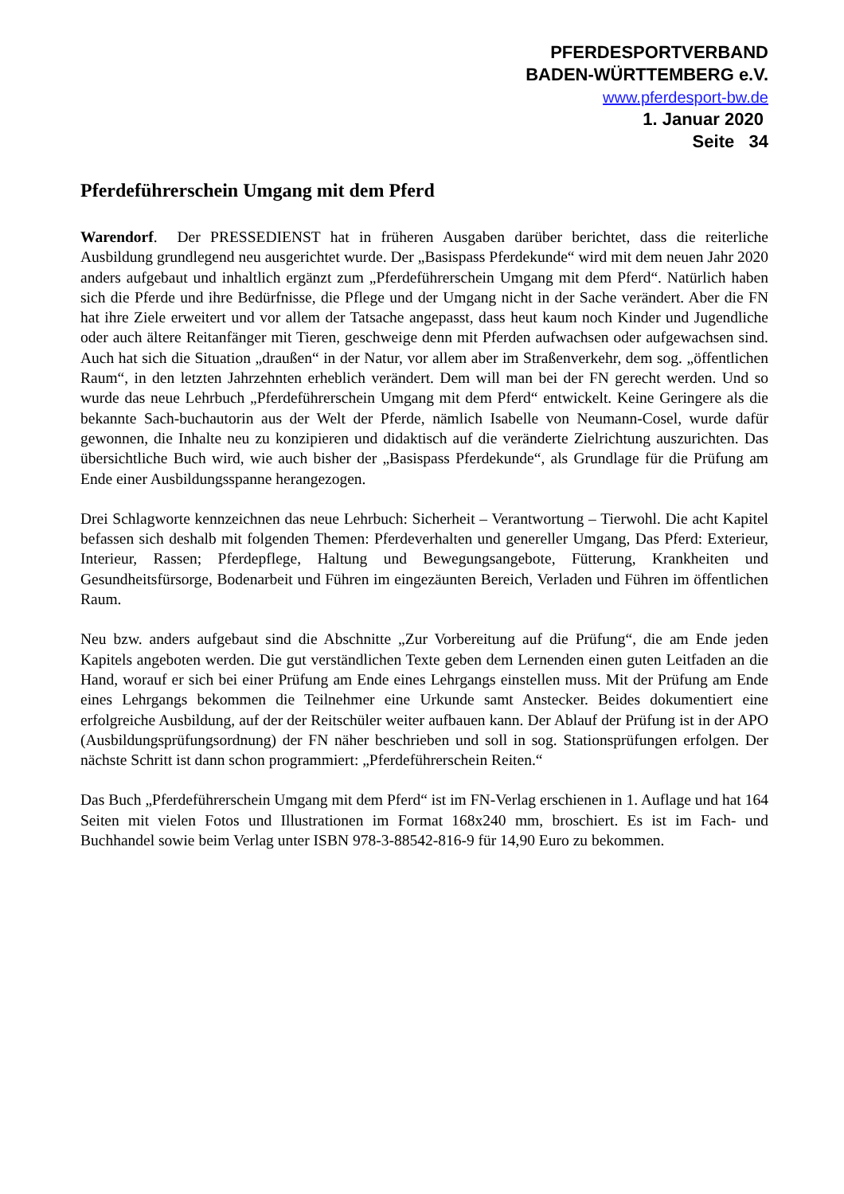PFERDESPORTVERBAND
BADEN-WÜRTTEMBERG e.V.
www.pferdesport-bw.de
1. Januar 2020
Seite 34
Pferdeführerschein Umgang mit dem Pferd
Warendorf. Der PRESSEDIENST hat in früheren Ausgaben darüber berichtet, dass die reiterliche Ausbildung grundlegend neu ausgerichtet wurde. Der „Basispass Pferdekunde“ wird mit dem neuen Jahr 2020 anders aufgebaut und inhaltlich ergänzt zum „Pferdeführerschein Umgang mit dem Pferd“. Natürlich haben sich die Pferde und ihre Bedürfnisse, die Pflege und der Umgang nicht in der Sache verändert. Aber die FN hat ihre Ziele erweitert und vor allem der Tatsache angepasst, dass heut kaum noch Kinder und Jugendliche oder auch ältere Reitanfänger mit Tieren, geschweige denn mit Pferden aufwachsen oder aufgewachsen sind. Auch hat sich die Situation „draußen“ in der Natur, vor allem aber im Straßenverkehr, dem sog. „öffentlichen Raum“, in den letzten Jahrzehnten erheblich verändert. Dem will man bei der FN gerecht werden. Und so wurde das neue Lehrbuch „Pferdeführerschein Umgang mit dem Pferd“ entwickelt. Keine Geringere als die bekannte Sach-buchautorin aus der Welt der Pferde, nämlich Isabelle von Neumann-Cosel, wurde dafür gewonnen, die Inhalte neu zu konzipieren und didaktisch auf die veränderte Zielrichtung auszurichten. Das übersichtliche Buch wird, wie auch bisher der „Basispass Pferdekunde“, als Grundlage für die Prüfung am Ende einer Ausbildungsspanne herangezogen.
Drei Schlagworte kennzeichnen das neue Lehrbuch: Sicherheit – Verantwortung – Tierwohl. Die acht Kapitel befassen sich deshalb mit folgenden Themen: Pferdeverhalten und genereller Umgang, Das Pferd: Exterieur, Interieur, Rassen; Pferdepflege, Haltung und Bewegungsangebote, Fütterung, Krankheiten und Gesundheitsfürsorge, Bodenarbeit und Führen im eingezäunten Bereich, Verladen und Führen im öffentlichen Raum.
Neu bzw. anders aufgebaut sind die Abschnitte „Zur Vorbereitung auf die Prüfung“, die am Ende jeden Kapitels angeboten werden. Die gut verständlichen Texte geben dem Lernenden einen guten Leitfaden an die Hand, worauf er sich bei einer Prüfung am Ende eines Lehrgangs einstellen muss. Mit der Prüfung am Ende eines Lehrgangs bekommen die Teilnehmer eine Urkunde samt Anstecker. Beides dokumentiert eine erfolgreiche Ausbildung, auf der der Reitschüler weiter aufbauen kann. Der Ablauf der Prüfung ist in der APO (Ausbildungsprüfungsordnung) der FN näher beschrieben und soll in sog. Stationsprüfungen erfolgen. Der nächste Schritt ist dann schon programmiert: „Pferdeführerschein Reiten.“
Das Buch „Pferdeführerschein Umgang mit dem Pferd“ ist im FN-Verlag erschienen in 1. Auflage und hat 164 Seiten mit vielen Fotos und Illustrationen im Format 168x240 mm, broschiert. Es ist im Fach- und Buchhandel sowie beim Verlag unter ISBN 978-3-88542-816-9 für 14,90 Euro zu bekommen.